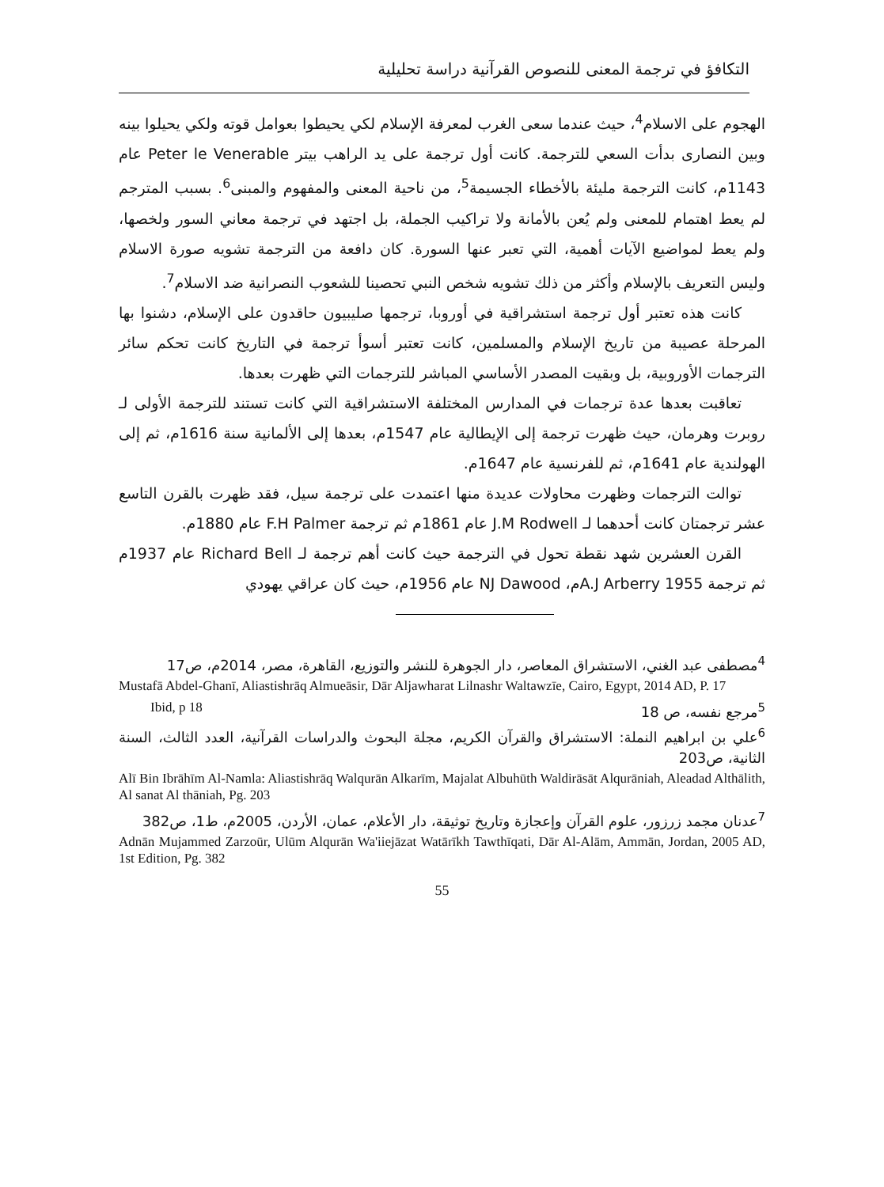التكافؤ في ترجمة المعنى للنصوص القرآنية دراسة تحليلية
الهجوم على الاسلام<sup>4</sup>، حيث عندما سعى الغرب لمعرفة الإسلام لكي يحيطوا بعوامل قوته ولكي يحيلوا بينه وبين النصارى بدأت السعي للترجمة. كانت أول ترجمة على يد الراهب بيتر Peter le Venerable عام 1143م، كانت الترجمة مليئة بالأخطاء الجسيمة<sup>5</sup>، من ناحية المعنى والمفهوم والمبنى<sup>6</sup>. بسبب المترجم لم يعط اهتمام للمعنى ولم يُعن بالأمانة ولا تراكيب الجملة، بل اجتهد في ترجمة معاني السور ولخصها، ولم يعط لمواضيع الآيات أهمية، التي تعبر عنها السورة. كان دافعة من الترجمة تشويه صورة الاسلام وليس التعريف بالإسلام وأكثر من ذلك تشويه شخص النبي تحصينا للشعوب النصرانية ضد الاسلام<sup>7</sup>.
كانت هذه تعتبر أول ترجمة استشراقية في أوروبا، ترجمها صليبيون حاقدون على الإسلام، دشنوا بها المرحلة عصيبة من تاريخ الإسلام والمسلمين، كانت تعتبر أسوأ ترجمة في التاريخ كانت تحكم سائر الترجمات الأوروبية، بل وبقيت المصدر الأساسي المباشر للترجمات التي ظهرت بعدها.
تعاقبت بعدها عدة ترجمات في المدارس المختلفة الاستشراقية التي كانت تستند للترجمة الأولى لـ روبرت وهرمان، حيث ظهرت ترجمة إلى الإيطالية عام 1547م، بعدها إلى الألمانية سنة 1616م، ثم إلى الهولندية عام 1641م، ثم للفرنسية عام 1647م.
توالت الترجمات وظهرت محاولات عديدة منها اعتمدت على ترجمة سيل، فقد ظهرت بالقرن التاسع عشر ترجمتان كانت أحدهما لـ J.M Rodwell عام 1861م ثم ترجمة F.H Palmer عام 1880م.
القرن العشرين شهد نقطة تحول في الترجمة حيث كانت أهم ترجمة لـ Richard Bell عام 1937م ثم ترجمة A.J Arberry 1955م، NJ Dawood عام 1956م، حيث كان عراقي يهودي
<sup>4</sup> مصطفى عبد الغني، الاستشراق المعاصر، دار الجوهرة للنشر والتوزيع، القاهرة، مصر، 2014م، ص17
Mustafā Abdel-Ghanī, Aliastishrāq Almueāsir, Dār Aljawharat Lilnashr Waltawzīe, Cairo, Egypt, 2014 AD, P. 17
<sup>5</sup> مرجع نفسه، ص 18 Ibid, p 18
<sup>6</sup> علي بن ابراهيم النملة: الاستشراق والقرآن الكريم، مجلة البحوث والدراسات القرآنية، العدد الثالث، السنة الثانية، ص203
Alī Bin Ibrāhīm Al-Namla: Aliastishrāq Walqurān Alkarīm, Majalat Albuhūth Waldirāsāt Alqurāniah, Aleadad Althālith, Al sanat Al thāniah, Pg. 203
<sup>7</sup> عدنان مجمد زرزور، علوم القرآن وإعجازة وتاريخ توثيقة، دار الأعلام، عمان، الأردن، 2005م، ط1، ص382
Adnān Mujammed Zarzoūr, Ulūm Alqurān Wa'iiejāzat Watārīkh Tawthīqati, Dār Al-Alām, Ammān, Jordan, 2005 AD, 1st Edition, Pg. 382
55